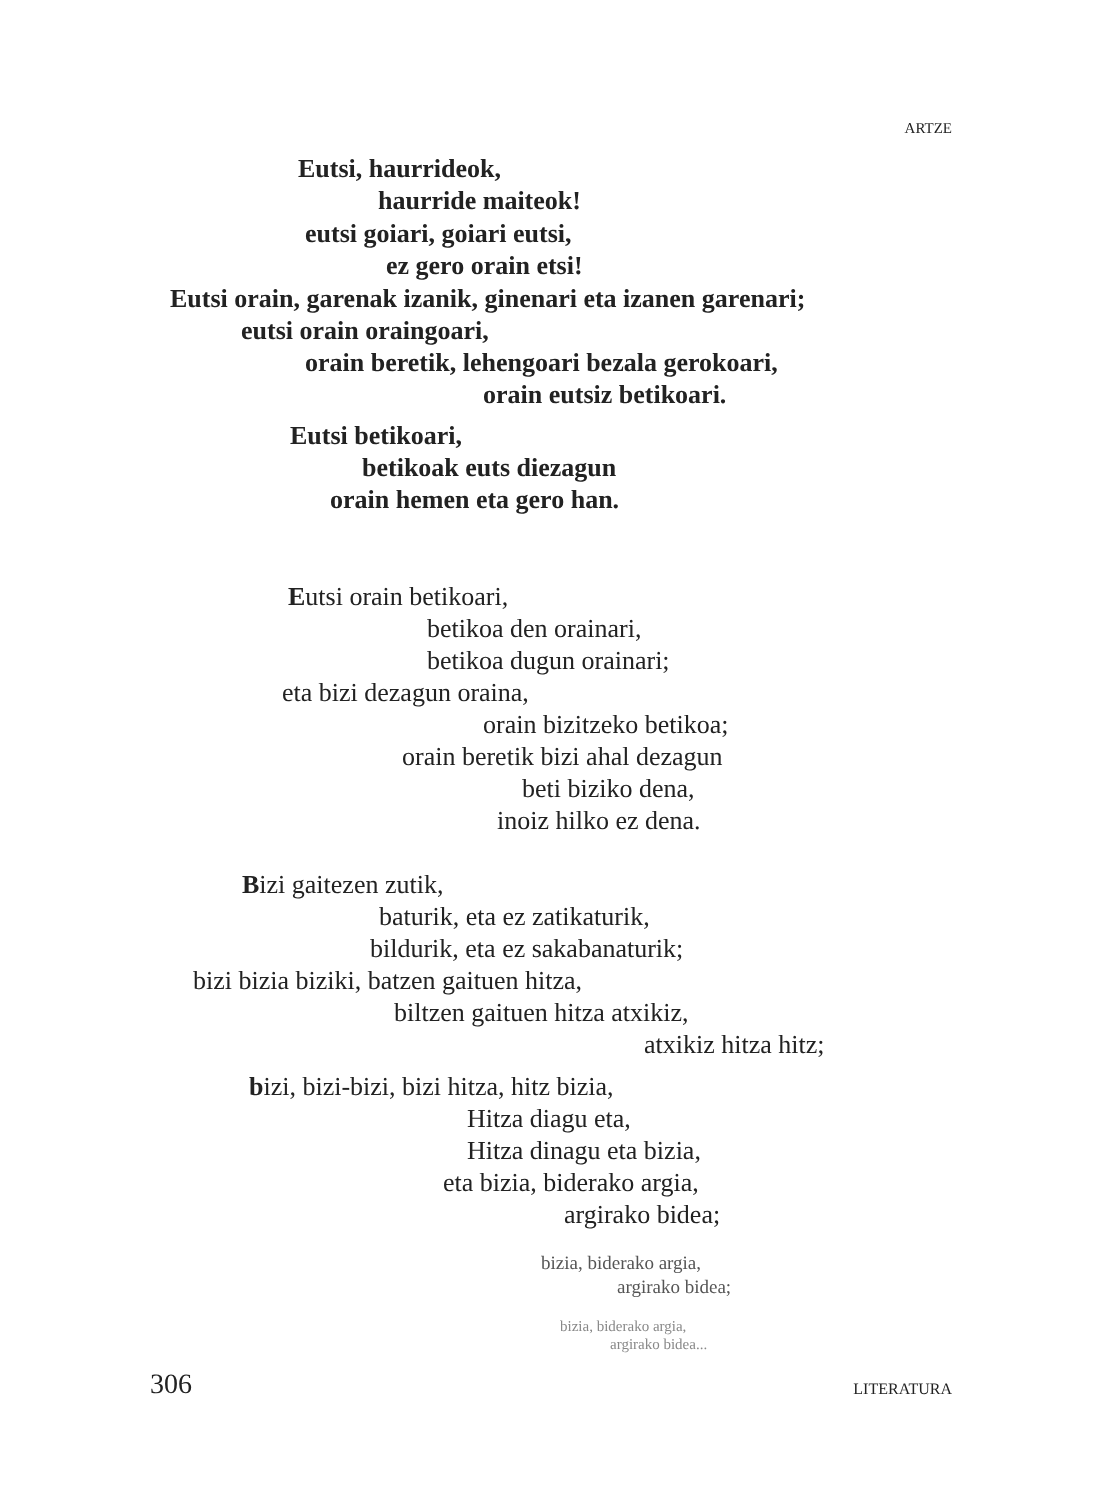ARTZE
Eutsi, haurrideok,
haurride maiteok!
eutsi goiari, goiari eutsi,
ez gero orain etsi!
Eutsi orain, garenak izanik, ginenari eta izanen garenari;
eutsi orain oraingoari,
orain beretik, lehengoari bezala gerokoari,
orain eutsiz betikoari.
Eutsi betikoari,
betikoak euts diezagun
orain hemen eta gero han.
Eutsi orain betikoari,
betikoa den orainari,
betikoa dugun orainari;
eta bizi dezagun oraina,
orain bizitzeko betikoa;
orain beretik bizi ahal dezagun
beti biziko dena,
inoiz hilko ez dena.
Bizi gaitezen zutik,
baturik, eta ez zatikaturik,
bildurik, eta ez sakabanaturik;
bizi bizia biziki, batzen gaituen hitza,
biltzen gaituen hitza atxikiz,
atxikiz hitza hitz;
bizi, bizi-bizi, bizi hitza, hitz bizia,
Hitza diagu eta,
Hitza dinagu eta bizia,
eta bizia, biderako argia,
argirako bidea;
bizia, biderako argia,
argirako bidea;
bizia, biderako argia,
argirako bidea...
306 LITERATURA